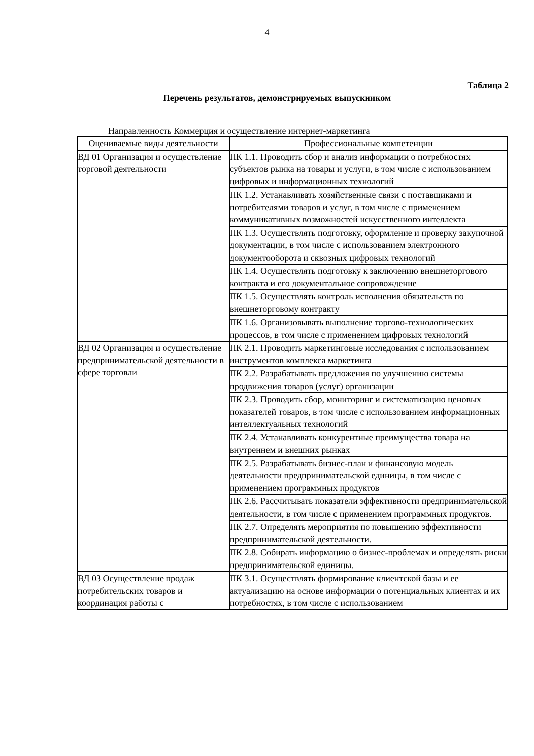4
Таблица 2
Перечень результатов, демонстрируемых выпускником
Направленность Коммерция и осуществление интернет-маркетинга
| Оцениваемые виды деятельности | Профессиональные компетенции |
| --- | --- |
| ВД 01 Организация и осуществление торговой деятельности | ПК 1.1. Проводить сбор и анализ информации о потребностях субъектов рынка на товары и услуги, в том числе с использованием цифровых и информационных технологий |
| | ПК 1.2. Устанавливать хозяйственные связи с поставщиками и потребителями товаров и услуг, в том числе с применением коммуникативных возможностей искусственного интеллекта |
| | ПК 1.3. Осуществлять подготовку, оформление и проверку закупочной документации, в том числе с использованием электронного документооборота и сквозных цифровых технологий |
| | ПК 1.4. Осуществлять подготовку к заключению внешнеторгового контракта и его документальное сопровождение |
| | ПК 1.5. Осуществлять контроль исполнения обязательств по внешнеторговому контракту |
| | ПК 1.6. Организовывать выполнение торгово-технологических процессов, в том числе с применением цифровых технологий |
| ВД 02 Организация и осуществление предпринимательской деятельности в сфере торговли | ПК 2.1. Проводить маркетинговые исследования с использованием инструментов комплекса маркетинга |
| | ПК 2.2. Разрабатывать предложения по улучшению системы продвижения товаров (услуг) организации |
| | ПК 2.3. Проводить сбор, мониторинг и систематизацию ценовых показателей товаров, в том числе с использованием информационных интеллектуальных технологий |
| | ПК 2.4. Устанавливать конкурентные преимущества товара на внутреннем и внешних рынках |
| | ПК 2.5. Разрабатывать бизнес-план и финансовую модель деятельности предпринимательской единицы, в том числе с применением программных продуктов |
| | ПК 2.6. Рассчитывать показатели эффективности предпринимательской деятельности, в том числе с применением программных продуктов. |
| | ПК 2.7. Определять мероприятия по повышению эффективности предпринимательской деятельности. |
| | ПК 2.8. Собирать информацию о бизнес-проблемах и определять риски предпринимательской единицы. |
| ВД 03 Осуществление продаж потребительских товаров и координация работы с | ПК 3.1. Осуществлять формирование клиентской базы и ее актуализацию на основе информации о потенциальных клиентах и их потребностях, в том числе с использованием |